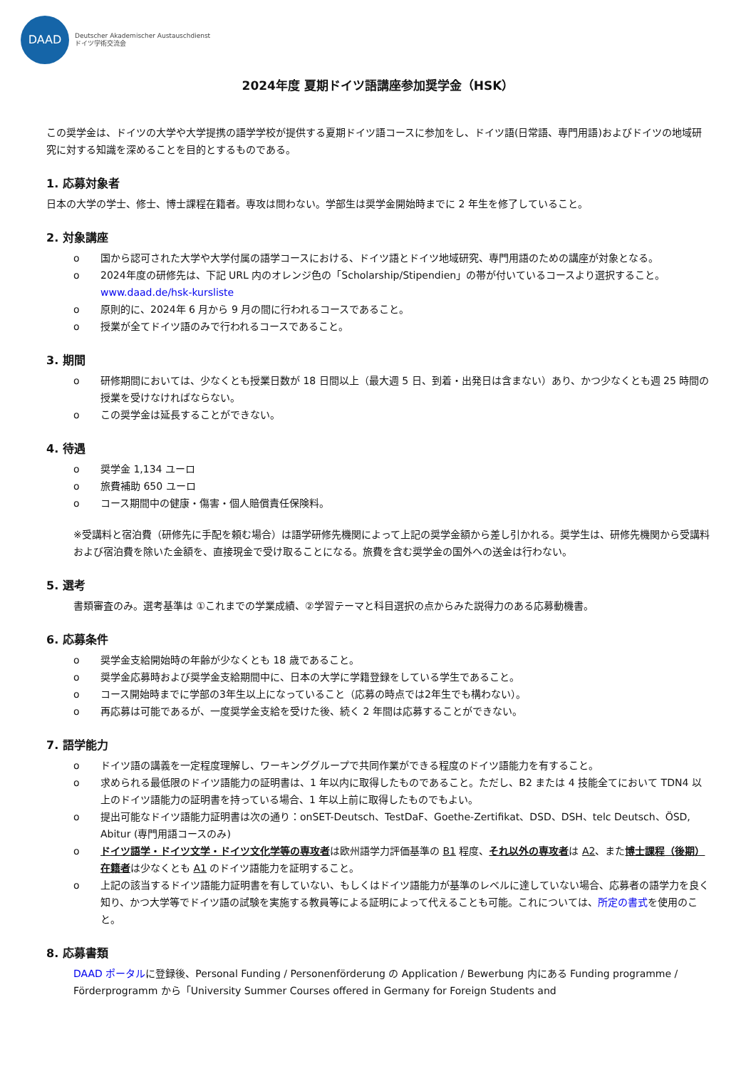DAAD
Deutscher Akademischer Austauschdienst
ドイツ学術交流会
2024年度 夏期ドイツ語講座参加奨学金（HSK）
この奨学金は、ドイツの大学や大学提携の語学学校が提供する夏期ドイツ語コースに参加をし、ドイツ語(日常語、専門用語)およびドイツの地域研究に対する知識を深めることを目的とするものである。
1. 応募対象者
日本の大学の学士、修士、博士課程在籍者。専攻は問わない。学部生は奨学金開始時までに 2 年生を修了していること。
2. 対象講座
o 国から認可された大学や大学付属の語学コースにおける、ドイツ語とドイツ地域研究、専門用語のための講座が対象となる。
o 2024年度の研修先は、下記 URL 内のオレンジ色の「Scholarship/Stipendien」の帯が付いているコースより選択すること。
www.daad.de/hsk-kursliste
o 原則的に、2024年 6 月から 9 月の間に行われるコースであること。
o 授業が全てドイツ語のみで行われるコースであること。
3. 期間
o 研修期間においては、少なくとも授業日数が 18 日間以上（最大週 5 日、到着・出発日は含まない）あり、かつ少なくとも週 25 時間の授業を受けなければならない。
o この奨学金は延長することができない。
4. 待遇
o 奨学金 1,134 ユーロ
o 旅費補助 650 ユーロ
o コース期間中の健康・傷害・個人賠償責任保険料。
※受講料と宿泊費（研修先に手配を頼む場合）は語学研修先機関によって上記の奨学金額から差し引かれる。奨学生は、研修先機関から受講料および宿泊費を除いた金額を、直接現金で受け取ることになる。旅費を含む奨学金の国外への送金は行わない。
5. 選考
書類審査のみ。選考基準は ①これまでの学業成績、②学習テーマと科目選択の点からみた説得力のある応募動機書。
6. 応募条件
o 奨学金支給開始時の年齢が少なくとも 18 歳であること。
o 奨学金応募時および奨学金支給期間中に、日本の大学に学籍登録をしている学生であること。
o コース開始時までに学部の3年生以上になっていること（応募の時点では2年生でも構わない）。
o 再応募は可能であるが、一度奨学金支給を受けた後、続く 2 年間は応募することができない。
7. 語学能力
o ドイツ語の講義を一定程度理解し、ワーキンググループで共同作業ができる程度のドイツ語能力を有すること。
o 求められる最低限のドイツ語能力の証明書は、1 年以内に取得したものであること。ただし、B2 または 4 技能全てにおいて TDN4 以上のドイツ語能力の証明書を持っている場合、1 年以上前に取得したものでもよい。
o 提出可能なドイツ語能力証明書は次の通り：onSET-Deutsch、TestDaF、Goethe-Zertifikat、DSD、DSH、telc Deutsch、ÖSD, Abitur (専門用語コースのみ)
o ドイツ語学・ドイツ文学・ドイツ文化学等の専攻者は欧州語学力評価基準の B1 程度、それ以外の専攻者は A2、また博士課程（後期）在籍者は少なくとも A1 のドイツ語能力を証明すること。
o 上記の該当するドイツ語能力証明書を有していない、もしくはドイツ語能力が基準のレベルに達していない場合、応募者の語学力を良く知り、かつ大学等でドイツ語の試験を実施する教員等による証明によって代えることも可能。これについては、所定の書式を使用のこと。
8. 応募書類
DAAD ポータルに登録後、Personal Funding / Personenförderung の Application / Bewerbung 内にある Funding programme / Förderprogramm から「University Summer Courses offered in Germany for Foreign Students and